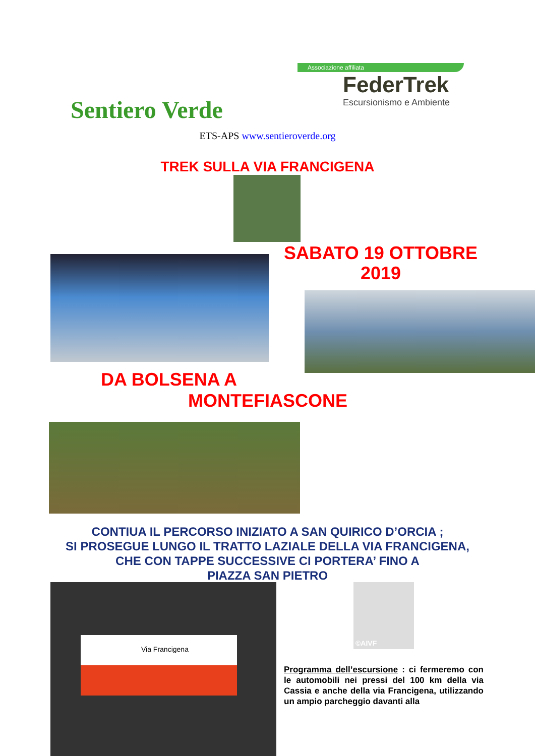Sentiero Verde
Associazione affiliata
FederTrek
Escursionismo e Ambiente
ETS-APS www.sentieroverde.org
TREK SULLA VIA FRANCIGENA
SABATO 19 OTTOBRE
2019
DA BOLSENA A
MONTEFIASCONE
CONTIUA IL PERCORSO INIZIATO A SAN QUIRICO D’ORCIA ;
SI PROSEGUE LUNGO IL TRATTO LAZIALE DELLA VIA FRANCIGENA,
CHE CON TAPPE SUCCESSIVE CI PORTERA’ FINO A
PIAZZA SAN PIETRO
Via Francigena ©AIVF
Programma dell’escursione : ci fermeremo con le automobili nei pressi del 100 km della via Cassia e anche della via Francigena, utilizzando un ampio parcheggio davanti alla